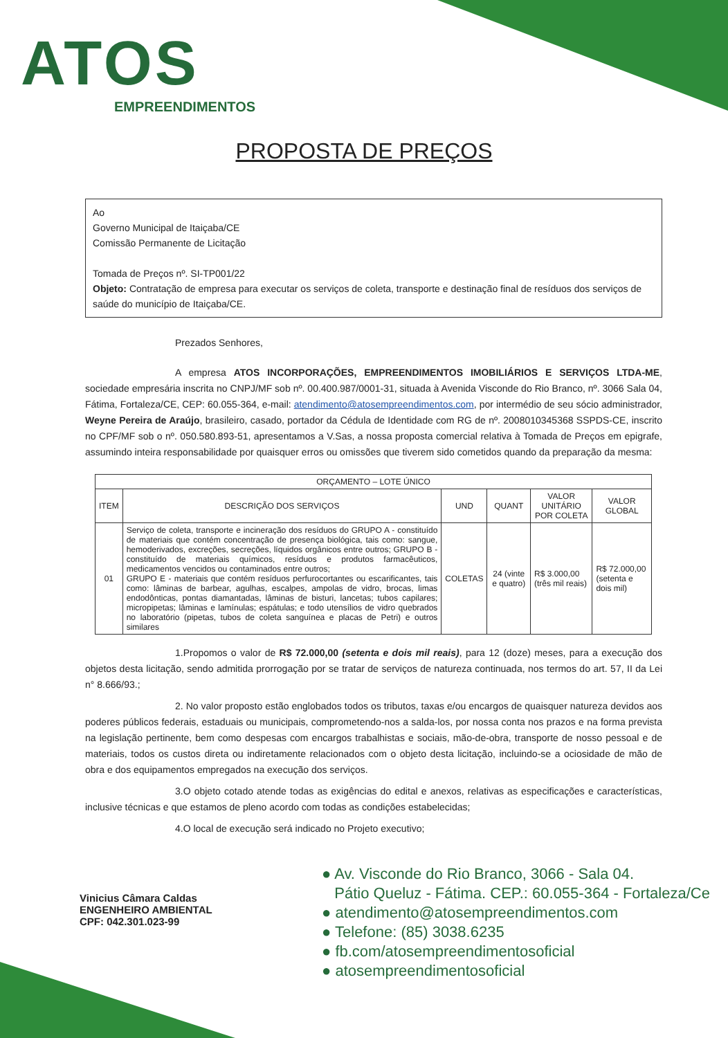ATOS
EMPREENDIMENTOS
PROPOSTA DE PREÇOS
Ao
Governo Municipal de Itaiçaba/CE
Comissão Permanente de Licitação
Tomada de Preços nº. SI-TP001/22
Objeto: Contratação de empresa para executar os serviços de coleta, transporte e destinação final de resíduos dos serviços de saúde do município de Itaiçaba/CE.
Prezados Senhores,
A empresa ATOS INCORPORAÇÕES, EMPREENDIMENTOS IMOBILIÁRIOS E SERVIÇOS LTDA-ME, sociedade empresária inscrita no CNPJ/MF sob nº. 00.400.987/0001-31, situada à Avenida Visconde do Rio Branco, nº. 3066 Sala 04, Fátima, Fortaleza/CE, CEP: 60.055-364, e-mail: atendimento@atosempreendimentos.com, por intermédio de seu sócio administrador, Weyne Pereira de Araújo, brasileiro, casado, portador da Cédula de Identidade com RG de nº. 2008010345368 SSPDS-CE, inscrito no CPF/MF sob o nº. 050.580.893-51, apresentamos a V.Sas, a nossa proposta comercial relativa à Tomada de Preços em epigrafe, assumindo inteira responsabilidade por quaisquer erros ou omissões que tiverem sido cometidos quando da preparação da mesma:
| ORÇAMENTO – LOTE ÚNICO | | | | | |
| --- | --- | --- | --- | --- | --- |
| ITEM | DESCRIÇÃO DOS SERVIÇOS | UND | QUANT | VALOR UNITÁRIO POR COLETA | VALOR GLOBAL |
| 01 | Serviço de coleta, transporte e incineração dos resíduos do GRUPO A - constituído de materiais que contém concentração de presença biológica, tais como: sangue, hemoderivados, excreções, secreções, líquidos orgânicos entre outros; GRUPO B - constituído de materiais químicos, resíduos e produtos farmacêuticos, medicamentos vencidos ou contaminados entre outros; GRUPO E - materiais que contém resíduos perfurocortantes ou escarificantes, tais como: lâminas de barbear, agulhas, escalpes, ampolas de vidro, brocas, limas endodônticas, pontas diamantadas, lâminas de bisturi, lancetas; tubos capilares; micropipetas; lâminas e lamínulas; espátulas; e todo utensílios de vidro quebrados no laboratório (pipetas, tubos de coleta sanguínea e placas de Petri) e outros similares | COLETAS | 24 (vinte e quatro) | R$ 3.000,00 (três mil reais) | R$ 72.000,00 (setenta e dois mil) |
1.Propomos o valor de R$ 72.000,00 (setenta e dois mil reais), para 12 (doze) meses, para a execução dos objetos desta licitação, sendo admitida prorrogação por se tratar de serviços de natureza continuada, nos termos do art. 57, II da Lei n° 8.666/93.;
2. No valor proposto estão englobados todos os tributos, taxas e/ou encargos de quaisquer natureza devidos aos poderes públicos federais, estaduais ou municipais, comprometendo-nos a salda-los, por nossa conta nos prazos e na forma prevista na legislação pertinente, bem como despesas com encargos trabalhistas e sociais, mão-de-obra, transporte de nosso pessoal e de materiais, todos os custos direta ou indiretamente relacionados com o objeto desta licitação, incluindo-se a ociosidade de mão de obra e dos equipamentos empregados na execução dos serviços.
3.O objeto cotado atende todas as exigências do edital e anexos, relativas as especificações e características, inclusive técnicas e que estamos de pleno acordo com todas as condições estabelecidas;
4.O local de execução será indicado no Projeto executivo;
Vinicius Câmara Caldas
ENGENHEIRO AMBIENTAL
CPF: 042.301.023-99
● Av. Visconde do Rio Branco, 3066 - Sala 04.
Pátio Queluz - Fátima. CEP.: 60.055-364 - Fortaleza/Ce
● atendimento@atosempreendimentos.com
● Telefone: (85) 3038.6235
● fb.com/atosempreendimentosoficial
● atosempreendimentosoficial